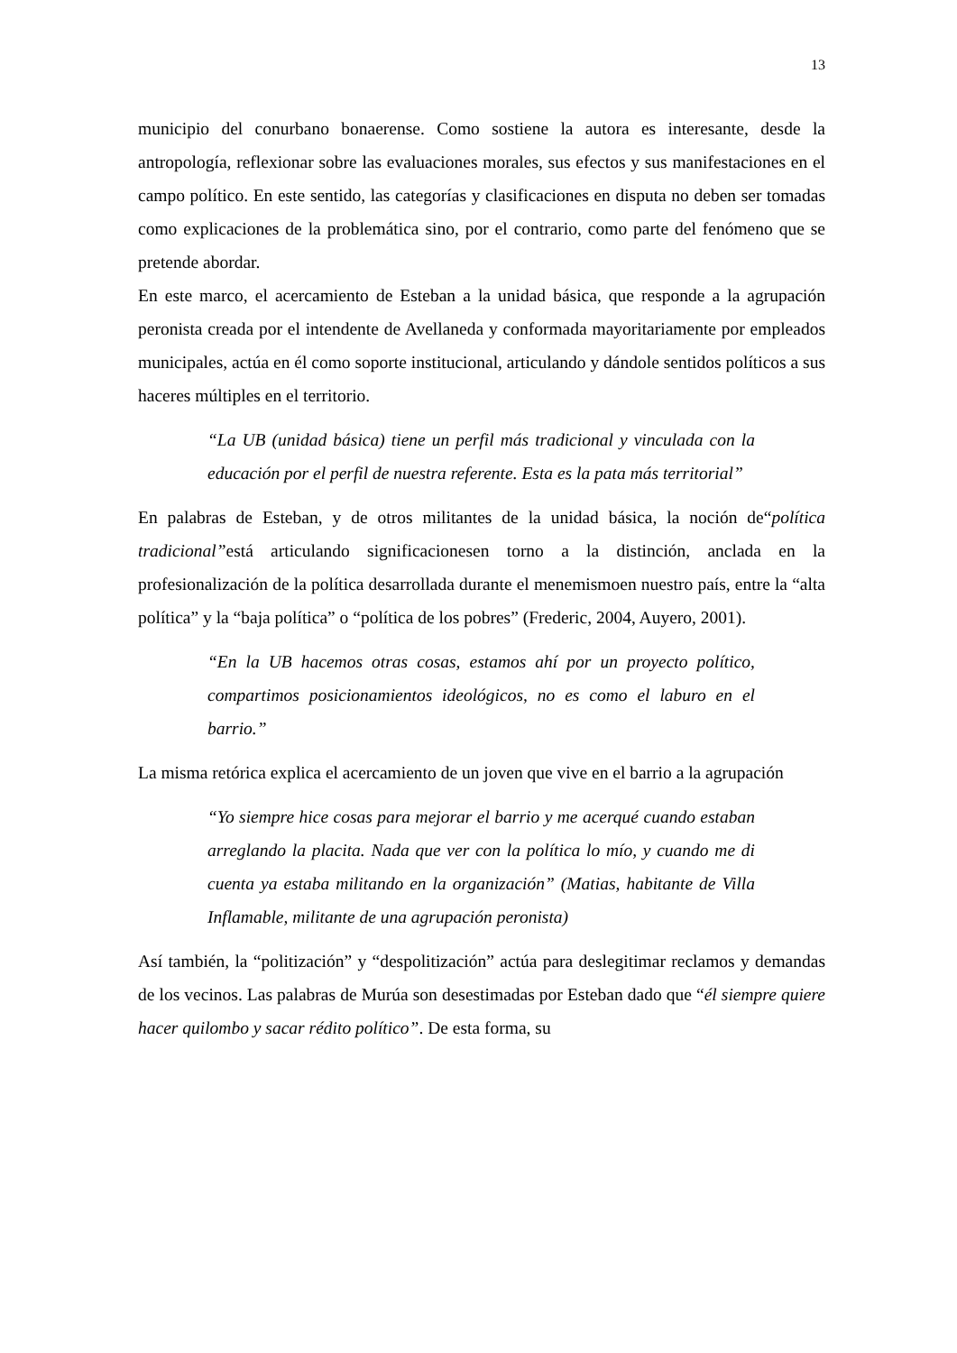13
municipio del conurbano bonaerense. Como sostiene la autora es interesante, desde la antropología, reflexionar sobre las evaluaciones morales, sus efectos y sus manifestaciones en el campo político. En este sentido, las categorías y clasificaciones en disputa no deben ser tomadas como explicaciones de la problemática sino, por el contrario, como parte del fenómeno que se pretende abordar.
En este marco, el acercamiento de Esteban a la unidad básica, que responde a la agrupación peronista creada por el intendente de Avellaneda y conformada mayoritariamente por empleados municipales, actúa en él como soporte institucional, articulando y dándole sentidos políticos a sus haceres múltiples en el territorio.
“La UB (unidad básica) tiene un perfil más tradicional y vinculada con la educación por el perfil de nuestra referente. Esta es la pata más territorial”
En palabras de Esteban, y de otros militantes de la unidad básica, la noción de“política tradicional”está articulando significacionesen torno a la distinción, anclada en la profesionalización de la política desarrollada durante el menemismoen nuestro país, entre la “alta política” y la “baja política” o “política de los pobres” (Frederic, 2004, Auyero, 2001).
“En la UB hacemos otras cosas, estamos ahí por un proyecto político, compartimos posicionamientos ideológicos, no es como el laburo en el barrio.”
La misma retórica explica el acercamiento de un joven que vive en el barrio a la agrupación
“Yo siempre hice cosas para mejorar el barrio y me acerqué cuando estaban arreglando la placita. Nada que ver con la política lo mío, y cuando me di cuenta ya estaba militando en la organización” (Matias, habitante de Villa Inflamable, militante de una agrupación peronista)
Así también, la “politización” y “despolitización” actúa para deslegitimar reclamos y demandas de los vecinos. Las palabras de Murúa son desestimadas por Esteban dado que “él siempre quiere hacer quilombo y sacar rédito político”. De esta forma, su